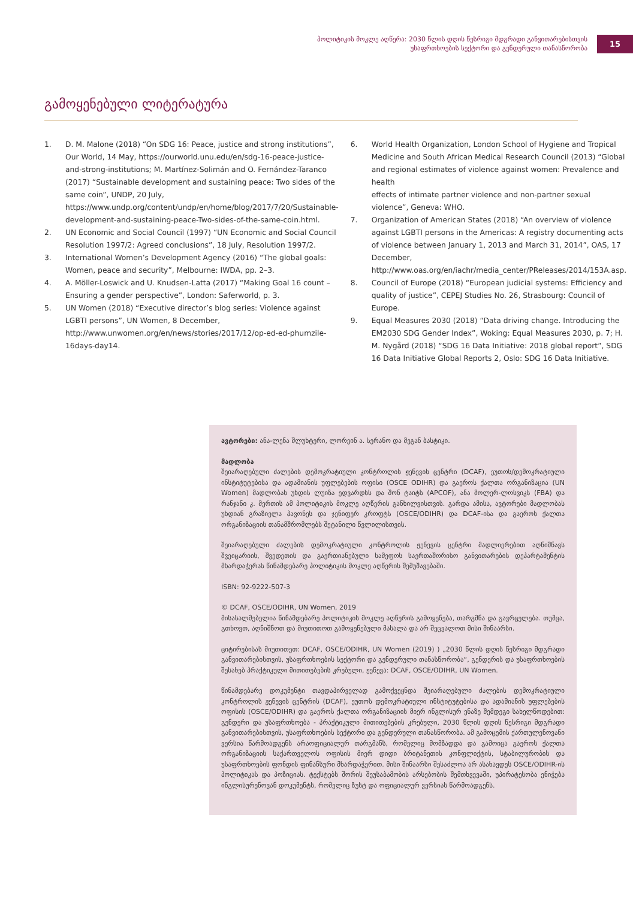პოლიტიკის მოკლე აღწერა: 2030 წლის დღის წესრიგი მდგრადი განვითარებისთვის
უსაფრთხოების სექტორი და გენდერული თანასწორობა
15
გამოყენებული ლიტერატურა
1. D. M. Malone (2018) “On SDG 16: Peace, justice and strong institutions”, Our World, 14 May, https://ourworld.unu.edu/en/sdg-16-peace-justice-and-strong-institutions; M. Martínez-Solimán and O. Fernández-Taranco (2017) “Sustainable development and sustaining peace: Two sides of the same coin”, UNDP, 20 July, https://www.undp.org/content/undp/en/home/blog/2017/7/20/Sustainable-development-and-sustaining-peace-Two-sides-of-the-same-coin.html.
2. UN Economic and Social Council (1997) “UN Economic and Social Council Resolution 1997/2: Agreed conclusions”, 18 July, Resolution 1997/2.
3. International Women’s Development Agency (2016) “The global goals: Women, peace and security”, Melbourne: IWDA, pp. 2–3.
4. A. Möller-Loswick and U. Knudsen-Latta (2017) “Making Goal 16 count – Ensuring a gender perspective”, London: Saferworld, p. 3.
5. UN Women (2018) “Executive director’s blog series: Violence against LGBTI persons”, UN Women, 8 December, http://www.unwomen.org/en/news/stories/2017/12/op-ed-ed-phumzile-16days-day14.
6. World Health Organization, London School of Hygiene and Tropical Medicine and South African Medical Research Council (2013) “Global and regional estimates of violence against women: Prevalence and health
effects of intimate partner violence and non-partner sexual violence”, Geneva: WHO.
7. Organization of American States (2018) “An overview of violence against LGBTI persons in the Americas: A registry documenting acts of violence between January 1, 2013 and March 31, 2014”, OAS, 17 December, http://www.oas.org/en/iachr/media_center/PReleases/2014/153A.asp.
8. Council of Europe (2018) “European judicial systems: Efficiency and quality of justice”, CEPEJ Studies No. 26, Strasbourg: Council of Europe.
9. Equal Measures 2030 (2018) “Data driving change. Introducing the EM2030 SDG Gender Index”, Woking: Equal Measures 2030, p. 7; H. M. Nygård (2018) “SDG 16 Data Initiative: 2018 global report”, SDG 16 Data Initiative Global Reports 2, Oslo: SDG 16 Data Initiative.
ავტორები: ანა-ლენა შლუხტერი, ლორეინ ა. სერანო და მეგან ბასტიკი.
მადლობა
შეიარაღებული ძალების დემოკრატიული კონტროლის ჟენევის ცენტრი (DCAF), ეუთოს/დემოკრატიული ინსტიტუტებისა და ადამიანის უფლებების ოფისი (OSCE ODIHR) და გაეროს ქალთა ორგანიზაცია (UN Women) მადლობას უხდის ლუიზა ედვარდსს და შონ ტაიტს (APCOF), ანა მოლერ-ლოსვიკს (FBA) და რანჯანი კ. მერთის ამ პოლიტიკის მოკლე აღწერის განხილვისთვის. გარდა ამისა, ავტორები მადლობას უხდიან გრაზიელა პავონეს და ჯენიფერ კროფტს (OSCE/ODIHR) და DCAF-ისა და გაეროს ქალთა ორგანიზაციის თანამშრომლებს შეტანილი წვლილისთვის.
შეიარაღებული ძალების დემოკრატიული კონტროლის ჟენევის ცენტრი მადლიერებით აღნიშნავს შვეიცარიის, შვედეთის და გაერთიანებული სამეფოს საერთაშორისო განვითარების დეპარტამენტის მხარდაჭერას წინამდებარე პოლიტიკის მოკლე აღწერის შემუშავებაში.
ISBN: 92-9222-507-3
© DCAF, OSCE/ODIHR, UN Women, 2019
მისასალმებელია წინამდებარე პოლიტიკის მოკლე აღწერის გამოყენება, თარგმნა და გავრცელება. თუმცა, გთხოვთ, აღნიშნოთ და მიუთითოთ გამოყენებული მასალა და არ შეცვალოთ მისი შინაარსი.
ციტირებისას მიუთითეთ: DCAF, OSCE/ODIHR, UN Women (2019) ) „2030 წლის დღის წესრიგი მდგრადი განვითარებისთვის, უსაფრთხოების სექტორი და გენდერული თანასწორობა“, გენდერის და უსაფრთხოების შესახებ პრაქტიკული მითითებების კრებული, ჟენევა: DCAF, OSCE/ODIHR, UN Women.
წინამდებარე დოკუმენტი თავდაპირველად გამოქვეყნდა შეიარაღებული ძალების დემოკრატიული კონტროლის ჟენევის ცენტრის (DCAF), ეუთოს დემოკრატიული ინსტიტუტებისა და ადამიანის უფლებების ოფისის (OSCE/ODIHR) და გაეროს ქალთა ორგანიზაციის მიერ ინგლისურ ენაზე შემდეგი სახელწოდებით: გენდერი და უსაფრთხოება - პრაქტიკული მითითებების კრებული, 2030 წლის დღის წესრიგი მდგრადი განვითარებისთვის, უსაფრთხოების სექტორი და გენდერული თანასწორობა. ამ გამოცემის ქართულენოვანი ვერსია წარმოადგენს არაოფიციალურ თარგმანს, რომელიც მომზადდა და გამოიცა გაეროს ქალთა ორგანიზაციის საქართველოს ოფისის მიერ დიდი ბრიტანეთის კონფლიქტის, სტაბილურობის და უსაფრთხოების ფონდის ფინანსური მხარდაჭერით. მისი შინაარსი შესაძლოა არ ასახავდეს OSCE/ODIHR-ის პოლიტიკას და პოზიციას. ტექსტებს შორის შეუსაბამობის არსებობის შემთხვევაში, უპირატესობა ენიჭება ინგლისურენოვან დოკუმენტს, რომელიც ზუსტ და ოფიციალურ ვერსიას წარმოადგენს.